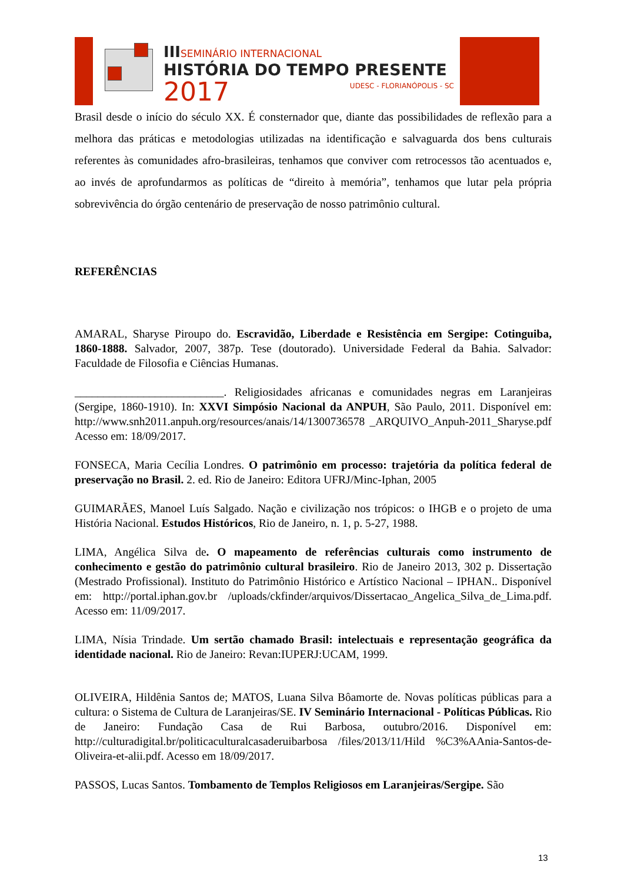IIISEMINÁRIO INTERNACIONAL
HISTÓRIA DO TEMPO PRESENTE
2017 UDESC - FLORIANÓPOLIS - SC
Brasil desde o início do século XX. É consternador que, diante das possibilidades de reflexão para a melhora das práticas e metodologias utilizadas na identificação e salvaguarda dos bens culturais referentes às comunidades afro-brasileiras, tenhamos que conviver com retrocessos tão acentuados e, ao invés de aprofundarmos as políticas de “direito à memória”, tenhamos que lutar pela própria sobrevivência do órgão centenário de preservação de nosso patrimônio cultural.
REFERÊNCIAS
AMARAL, Sharyse Piroupo do. Escravidão, Liberdade e Resistência em Sergipe: Cotinguiba, 1860-1888. Salvador, 2007, 387p. Tese (doutorado). Universidade Federal da Bahia. Salvador: Faculdade de Filosofia e Ciências Humanas.
__________________________. Religiosidades africanas e comunidades negras em Laranjeiras (Sergipe, 1860-1910). In: XXVI Simpósio Nacional da ANPUH, São Paulo, 2011. Disponível em: http://www.snh2011.anpuh.org/resources/anais/14/1300736578 _ARQUIVO_Anpuh-2011_Sharyse.pdf Acesso em: 18/09/2017.
FONSECA, Maria Cecília Londres. O patrimônio em processo: trajetória da política federal de preservação no Brasil. 2. ed. Rio de Janeiro: Editora UFRJ/Minc-Iphan, 2005
GUIMARÃES, Manoel Luís Salgado. Nação e civilização nos trópicos: o IHGB e o projeto de uma História Nacional. Estudos Históricos, Rio de Janeiro, n. 1, p. 5-27, 1988.
LIMA, Angélica Silva de. O mapeamento de referências culturais como instrumento de conhecimento e gestão do patrimônio cultural brasileiro. Rio de Janeiro 2013, 302 p. Dissertação (Mestrado Profissional). Instituto do Patrimônio Histórico e Artístico Nacional – IPHAN.. Disponível em: http://portal.iphan.gov.br /uploads/ckfinder/arquivos/Dissertacao_Angelica_Silva_de_Lima.pdf. Acesso em: 11/09/2017.
LIMA, Nísia Trindade. Um sertão chamado Brasil: intelectuais e representação geográfica da identidade nacional. Rio de Janeiro: Revan:IUPERJ:UCAM, 1999.
OLIVEIRA, Hildênia Santos de; MATOS, Luana Silva Bôamorte de. Novas políticas públicas para a cultura: o Sistema de Cultura de Laranjeiras/SE. IV Seminário Internacional - Políticas Públicas. Rio de Janeiro: Fundação Casa de Rui Barbosa, outubro/2016. Disponível em: http://culturadigital.br/politicaculturalcasaderuibarbosa /files/2013/11/Hild %C3%AAnia-Santos-de-Oliveira-et-alii.pdf. Acesso em 18/09/2017.
PASSOS, Lucas Santos. Tombamento de Templos Religiosos em Laranjeiras/Sergipe. São
13